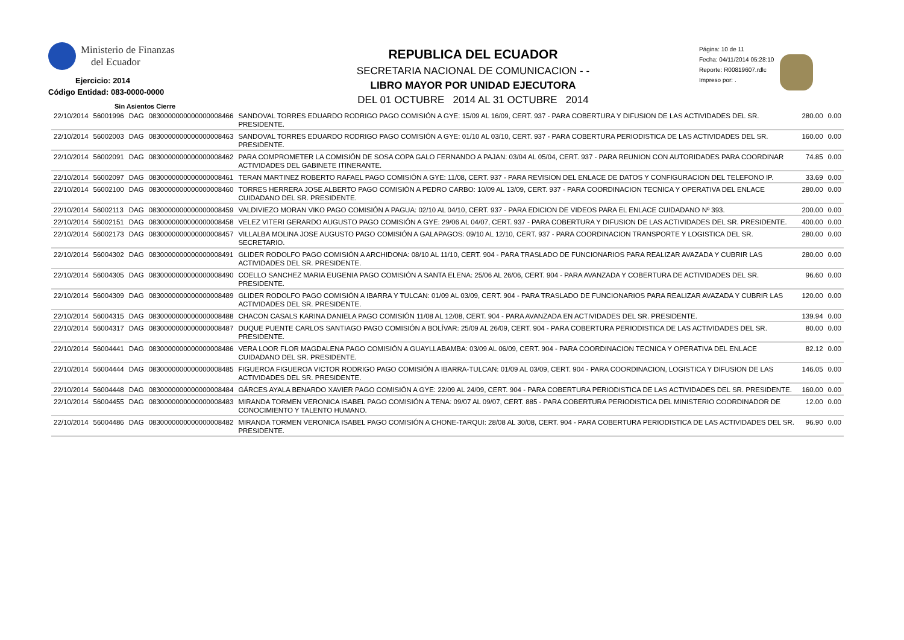Ministerio de Finanzas
del Ecuador
Ejercicio: 2014
Código Entidad: 083-0000-0000
Sin Asientos Cierre
REPUBLICA DEL ECUADOR
SECRETARIA NACIONAL DE COMUNICACION - -
LIBRO MAYOR POR UNIDAD EJECUTORA
DEL 01 OCTUBRE 2014 AL 31 OCTUBRE 2014
Página: 10 de 11
Fecha: 04/11/2014 05:28:10
Reporte: R00819607.rdlc
Impreso por: .
| 22/10/2014 | 56001996 | DAG | 0830000000000000008466 | SANDOVAL TORRES EDUARDO RODRIGO PAGO COMISIÓN A GYE: 15/09 AL 16/09, CERT. 937 - PARA COBERTURA Y DIFUSION DE LAS ACTIVIDADES DEL SR. PRESIDENTE. | 280.00 | 0.00 |
| 22/10/2014 | 56002003 | DAG | 0830000000000000008463 | SANDOVAL TORRES EDUARDO RODRIGO PAGO COMISIÓN A GYE: 01/10 AL 03/10, CERT. 937 - PARA COBERTURA PERIODISTICA DE LAS ACTIVIDADES DEL SR. PRESIDENTE. | 160.00 | 0.00 |
| 22/10/2014 | 56002091 | DAG | 0830000000000000008462 | PARA COMPROMETER LA COMISIÓN DE SOSA COPA GALO FERNANDO A PAJAN: 03/04 AL 05/04, CERT. 937 - PARA REUNION CON AUTORIDADES PARA COORDINAR ACTIVIDADES DEL GABINETE ITINERANTE. | 74.85 | 0.00 |
| 22/10/2014 | 56002097 | DAG | 0830000000000000008461 | TERAN MARTINEZ ROBERTO RAFAEL PAGO COMISIÓN A GYE: 11/08, CERT. 937 - PARA REVISION DEL ENLACE DE DATOS Y CONFIGURACION DEL TELEFONO IP. | 33.69 | 0.00 |
| 22/10/2014 | 56002100 | DAG | 0830000000000000008460 | TORRES HERRERA JOSE ALBERTO PAGO COMISIÓN A PEDRO CARBO: 10/09 AL 13/09, CERT. 937 - PARA COORDINACION TECNICA Y OPERATIVA DEL ENLACE CUIDADANO DEL SR. PRESIDENTE. | 280.00 | 0.00 |
| 22/10/2014 | 56002113 | DAG | 0830000000000000008459 | VALDIVIEZO MORAN VIKO PAGO COMISIÓN A PAGUA: 02/10 AL 04/10, CERT. 937 - PARA EDICION DE VIDEOS PARA EL ENLACE CUIDADANO Nº 393. | 200.00 | 0.00 |
| 22/10/2014 | 56002151 | DAG | 0830000000000000008458 | VELEZ VITERI GERARDO AUGUSTO PAGO COMISIÓN A GYE: 29/06 AL 04/07, CERT. 937 - PARA COBERTURA Y DIFUSION DE LAS ACTIVIDADES DEL SR. PRESIDENTE. | 400.00 | 0.00 |
| 22/10/2014 | 56002173 | DAG | 0830000000000000008457 | VILLALBA MOLINA JOSE AUGUSTO PAGO COMISIÓN A GALAPAGOS: 09/10 AL 12/10, CERT. 937 - PARA COORDINACION TRANSPORTE Y LOGISTICA DEL SR. SECRETARIO. | 280.00 | 0.00 |
| 22/10/2014 | 56004302 | DAG | 0830000000000000008491 | GLIDER RODOLFO PAGO COMISIÓN A ARCHIDONA: 08/10 AL 11/10, CERT. 904 - PARA TRASLADO DE FUNCIONARIOS PARA REALIZAR AVAZADA Y CUBRIR LAS ACTIVIDADES DEL SR. PRESIDENTE. | 280.00 | 0.00 |
| 22/10/2014 | 56004305 | DAG | 0830000000000000008490 | COELLO SANCHEZ MARIA EUGENIA PAGO COMISIÓN A SANTA ELENA: 25/06 AL 26/06, CERT. 904 - PARA AVANZADA Y COBERTURA DE ACTIVIDADES DEL SR. PRESIDENTE. | 96.60 | 0.00 |
| 22/10/2014 | 56004309 | DAG | 0830000000000000008489 | GLIDER RODOLFO PAGO COMISIÓN A IBARRA Y TULCAN: 01/09 AL 03/09, CERT. 904 - PARA TRASLADO DE FUNCIONARIOS PARA REALIZAR AVAZADA Y CUBRIR LAS ACTIVIDADES DEL SR. PRESIDENTE. | 120.00 | 0.00 |
| 22/10/2014 | 56004315 | DAG | 0830000000000000008488 | CHACON CASALS KARINA DANIELA PAGO COMISIÓN 11/08 AL 12/08, CERT. 904 - PARA AVANZADA EN ACTIVIDADES DEL SR. PRESIDENTE. | 139.94 | 0.00 |
| 22/10/2014 | 56004317 | DAG | 0830000000000000008487 | DUQUE PUENTE CARLOS SANTIAGO PAGO COMISIÓN A BOLÍVAR: 25/09 AL 26/09, CERT. 904 - PARA COBERTURA PERIODISTICA DE LAS ACTIVIDADES DEL SR. PRESIDENTE. | 80.00 | 0.00 |
| 22/10/2014 | 56004441 | DAG | 0830000000000000008486 | VERA LOOR FLOR MAGDALENA PAGO COMISIÓN A GUAYLLABAMBA: 03/09 AL 06/09, CERT. 904 - PARA COORDINACION TECNICA Y OPERATIVA DEL ENLACE CUIDADANO DEL SR. PRESIDENTE. | 82.12 | 0.00 |
| 22/10/2014 | 56004444 | DAG | 0830000000000000008485 | FIGUEROA FIGUEROA VICTOR RODRIGO PAGO COMISIÓN A IBARRA-TULCAN: 01/09 AL 03/09, CERT. 904 - PARA COORDINACION, LOGISTICA Y DIFUSION DE LAS ACTIVIDADES DEL SR. PRESIDENTE. | 146.05 | 0.00 |
| 22/10/2014 | 56004448 | DAG | 0830000000000000008484 | GÁRCES AYALA BENARDO XAVIER PAGO COMISIÓN A GYE: 22/09 AL 24/09, CERT. 904 - PARA COBERTURA PERIODISTICA DE LAS ACTIVIDADES DEL SR. PRESIDENTE. | 160.00 | 0.00 |
| 22/10/2014 | 56004455 | DAG | 0830000000000000008483 | MIRANDA TORMEN VERONICA ISABEL PAGO COMISIÓN A TENA: 09/07 AL 09/07, CERT. 885 - PARA COBERTURA PERIODISTICA DEL MINISTERIO COORDINADOR DE CONOCIMIENTO Y TALENTO HUMANO. | 12.00 | 0.00 |
| 22/10/2014 | 56004486 | DAG | 0830000000000000008482 | MIRANDA TORMEN VERONICA ISABEL PAGO COMISIÓN A CHONE-TARQUI: 28/08 AL 30/08, CERT. 904 - PARA COBERTURA PERIODISTICA DE LAS ACTIVIDADES DEL SR. PRESIDENTE. | 96.90 | 0.00 |